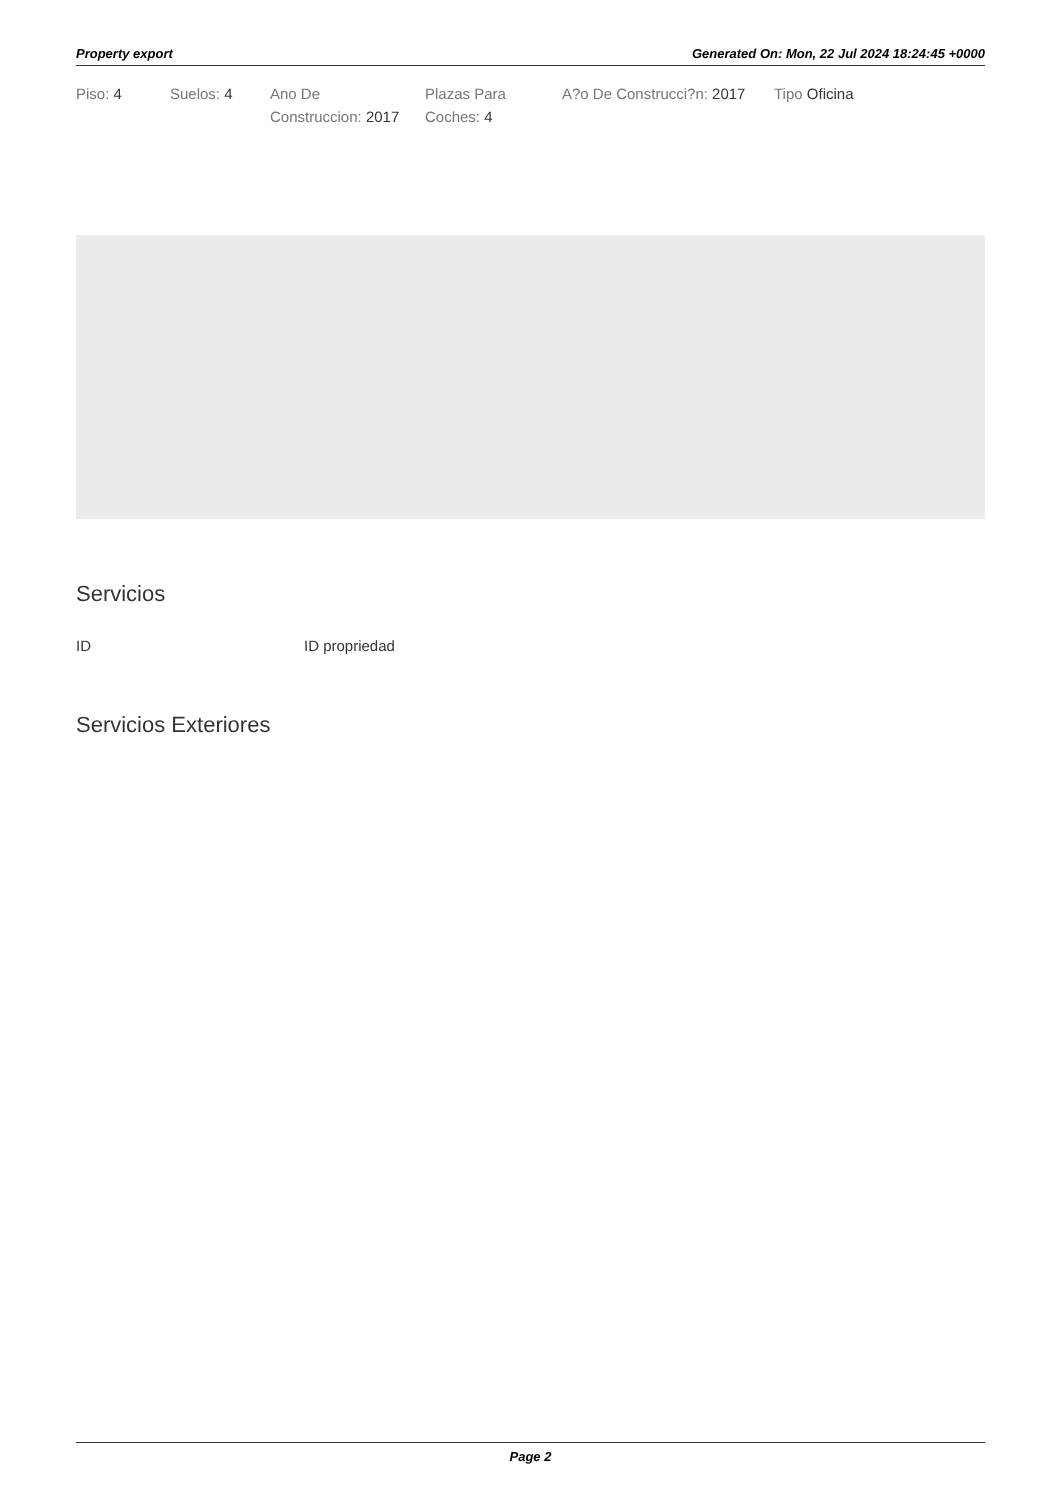Property export Generated On: Mon, 22 Jul 2024 18:24:45 +0000
Piso: 4 Suelos: 4 Ano De Construccion: 2017
Plazas Para Coches: 4
A?o De Construcci?n: 2017
Tipo Oficina
Servicios
| ID | ID propriedad |
| --- | --- |
Servicios Exteriores
Page 2